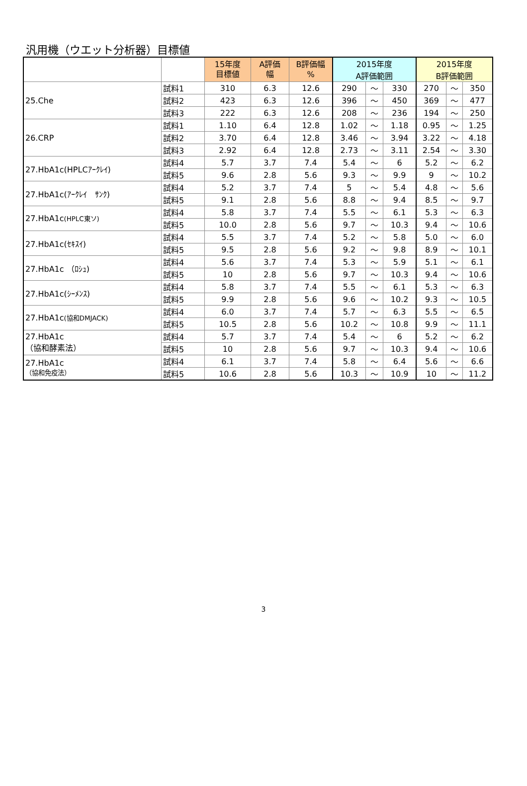汎用機（ウエット分析器）目標値
| | | 15年度 目標値 | A評価 幅 | B評価幅 % | 2015年度 A評価範囲 | | | 2015年度 B評価範囲 | | |
| --- | --- | --- | --- | --- | --- | --- | --- | --- | --- | --- |
| 25.Che | 試料1 | 310 | 6.3 | 12.6 | 290 | ～ | 330 | 270 | ～ | 350 |
| | 試料2 | 423 | 6.3 | 12.6 | 396 | ～ | 450 | 369 | ～ | 477 |
| | 試料3 | 222 | 6.3 | 12.6 | 208 | ～ | 236 | 194 | ～ | 250 |
| 26.CRP | 試料1 | 1.10 | 6.4 | 12.8 | 1.02 | ～ | 1.18 | 0.95 | ～ | 1.25 |
| | 試料2 | 3.70 | 6.4 | 12.8 | 3.46 | ～ | 3.94 | 3.22 | ～ | 4.18 |
| | 試料3 | 2.92 | 6.4 | 12.8 | 2.73 | ～ | 3.11 | 2.54 | ～ | 3.30 |
| 27.HbA1c(HPLCｱｰｸﾚｲ) | 試料4 | 5.7 | 3.7 | 7.4 | 5.4 | ～ | 6 | 5.2 | ～ | 6.2 |
| | 試料5 | 9.6 | 2.8 | 5.6 | 9.3 | ～ | 9.9 | 9 | ～ | 10.2 |
| 27.HbA1c(ｱｰｸﾚｲ ｻﾝｸ) | 試料4 | 5.2 | 3.7 | 7.4 | 5 | ～ | 5.4 | 4.8 | ～ | 5.6 |
| | 試料5 | 9.1 | 2.8 | 5.6 | 8.8 | ～ | 9.4 | 8.5 | ～ | 9.7 |
| 27.HbA1c (HPLC東ソ) | 試料4 | 5.8 | 3.7 | 7.4 | 5.5 | ～ | 6.1 | 5.3 | ～ | 6.3 |
| | 試料5 | 10.0 | 2.8 | 5.6 | 9.7 | ～ | 10.3 | 9.4 | ～ | 10.6 |
| 27.HbA1c(ｾｷｽｲ) | 試料4 | 5.5 | 3.7 | 7.4 | 5.2 | ～ | 5.8 | 5.0 | ～ | 6.0 |
| | 試料5 | 9.5 | 2.8 | 5.6 | 9.2 | ～ | 9.8 | 8.9 | ～ | 10.1 |
| 27.HbA1c （ﾛｼｭ) | 試料4 | 5.6 | 3.7 | 7.4 | 5.3 | ～ | 5.9 | 5.1 | ～ | 6.1 |
| | 試料5 | 10 | 2.8 | 5.6 | 9.7 | ～ | 10.3 | 9.4 | ～ | 10.6 |
| 27.HbA1c(ｼｰﾒﾝｽ) | 試料4 | 5.8 | 3.7 | 7.4 | 5.5 | ～ | 6.1 | 5.3 | ～ | 6.3 |
| | 試料5 | 9.9 | 2.8 | 5.6 | 9.6 | ～ | 10.2 | 9.3 | ～ | 10.5 |
| 27.HbA1c (協和DMJACK) | 試料4 | 6.0 | 3.7 | 7.4 | 5.7 | ～ | 6.3 | 5.5 | ～ | 6.5 |
| | 試料5 | 10.5 | 2.8 | 5.6 | 10.2 | ～ | 10.8 | 9.9 | ～ | 11.1 |
| 27.HbA1c （協和酵素法） | 試料4 | 5.7 | 3.7 | 7.4 | 5.4 | ～ | 6 | 5.2 | ～ | 6.2 |
| | 試料5 | 10 | 2.8 | 5.6 | 9.7 | ～ | 10.3 | 9.4 | ～ | 10.6 |
| 27.HbA1c （協和免疫法） | 試料4 | 6.1 | 3.7 | 7.4 | 5.8 | ～ | 6.4 | 5.6 | ～ | 6.6 |
| | 試料5 | 10.6 | 2.8 | 5.6 | 10.3 | ～ | 10.9 | 10 | ～ | 11.2 |
3